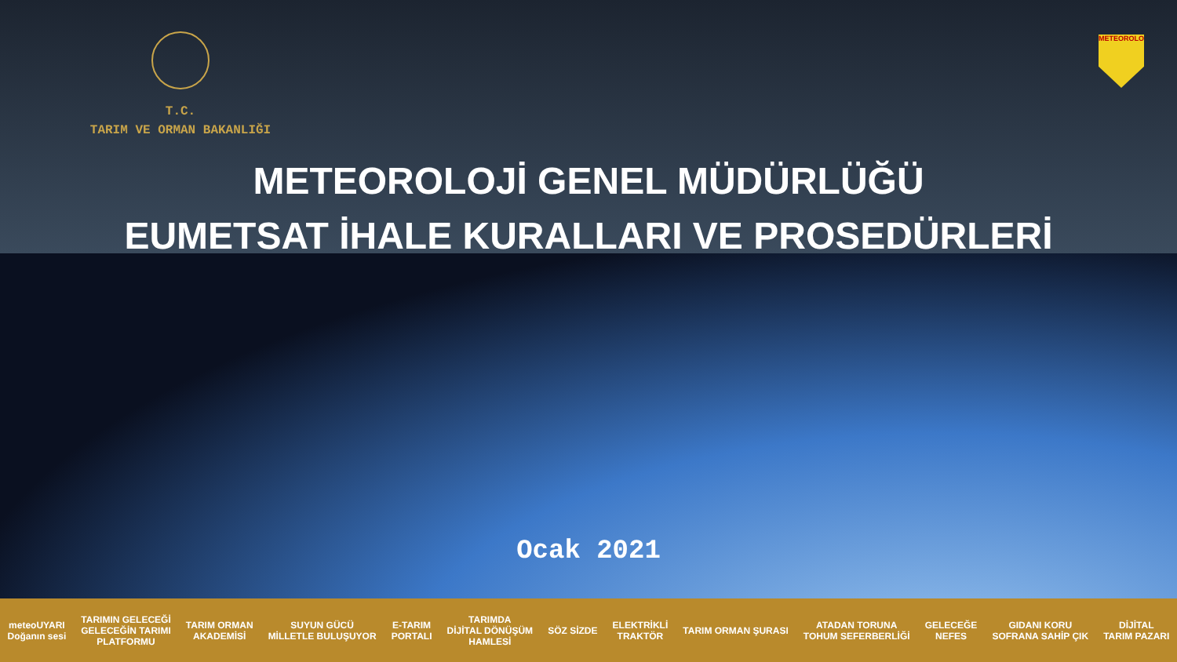T.C.
TARIM VE ORMAN BAKANLIĞI
METEOROLOJİ
METEOROLOJİ GENEL MÜDÜRLÜĞÜ
EUMETSAT İHALE KURALLARI VE PROSEDÜRLERİ
Ocak 2021
meteoUYARI
Doğanın sesi TARIMIN GELECEĞİ
GELECEĞİN TARIMI
PLATFORMU TARIM ORMAN
AKADEMİSİ SUYUN GÜCÜ
MİLLETLE BULUŞUYOR E-TARIM
PORTALI TARIMDA
DİJİTAL DÖNÜŞÜM
HAMLESİ SÖZ SİZDE ELEKTRİKLİ
TRAKTÖR TARIM ORMAN ŞURASI ATADAN TORUNA
TOHUM SEFERBERLİĞİ GELECEĞE
NEFES GIDANI KORU
SOFRANA SAHİP ÇIK DİJİTAL
TARIM PAZARI